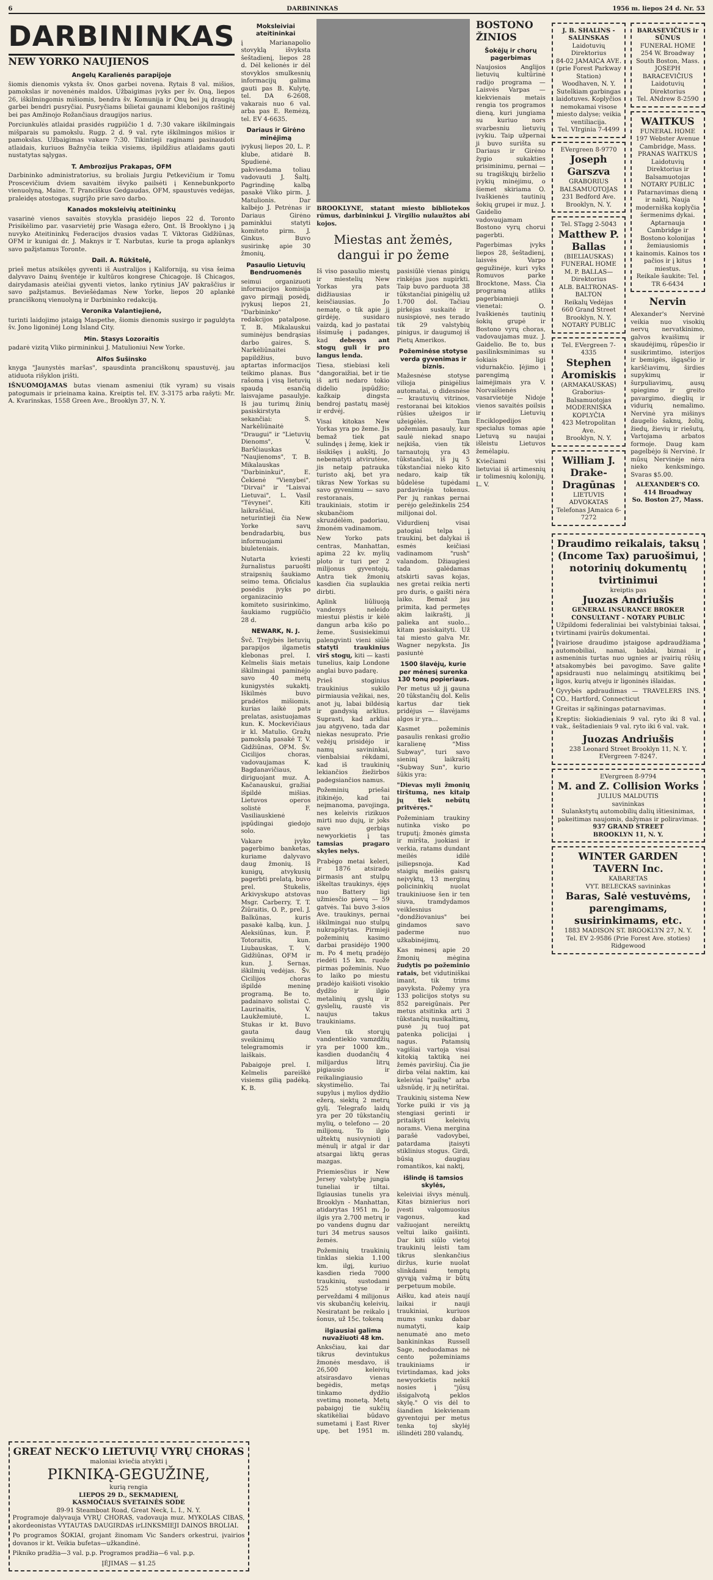6 DARBININKAS 1956 m. liepos 24 d. Nr. 53
DARBININKAS
NEW YORKO NAUJIENOS
Angelų Karalienės parapijoje
šiomis dienomis vyksta šv. Onos garbei novena. Rytais 8 val. mišios, pamokslas ir novenėnės maldos. Užbaigimas įvyks per šv. Oną, liepos 26, iškilmingomis mišiomis, bendra šv. Komunija ir Onų bei jų draugių garbei bendri pusryčiai. Pusryčiams bilietai gaunami klebonijos raštinėj bei pas Amžinojo Rožančiaus draugijos narius.
Porciunkulės atlaidai prasidės rugpiūčio 1 d. 7:30 vakare iškilmingais mišparais su pamokslu. Rugp. 2 d. 9 val. ryte iškilmingos mišios ir pamokslas. Užbaigimas vakare 7:30. Tikintieji raginami pasinaudoti atlaidais, kuriuos Bažnyčia teikia visiems, išpildžius atlaidams gauti nustatytas sąlygas.
T. Ambrozijus Prakapas, OFM
Darbininko administratorius, su broliais Jurgiu Petkevičium ir Tomu Proscevičium dviem savaitėm išvyko pailsėti į Kennebunkporto vienuolyną, Maine. T. Pranciškus Gedgaudas, OFM, spaustuvės vedėjas, praleidęs atostogas, sugrįžo prie savo darbo.
Kanados moksleivių ateitininkų
vasarinė vienos savaitės stovykla prasidėjo liepos 22 d. Toronto Prisikėlimo par. vasarvietėj prie Wasaga ežero, Ont. Iš Brooklyno į ją nuvyko Ateitininkų Federacijos dvasios vadas T. Viktoras Gidžiūnas, OFM ir kunigai dr. J. Maknys ir T. Narbutas, kurie ta proga aplankys savo pažįstamus Toronte.
Dail. A. Rūkštelė,
prieš metus atsikėlęs gyventi iš Australijos į Kaliforniją, su visa šeima dalyvavo Dainų šventėje ir kultūros kongrese Chicagoje. Iš Chicagos, dairydamasis ateičiai gyventi vietos, lanko rytinius JAV pakraščius ir savo pažįstamus. Beviešėdamas New Yorke, liepos 20 aplankė pranciškonų vienuolyną ir Darbininko redakciją.
Veronika Valantiejienė,
turinti laidojimo įstaigą Maspethe, šiomis dienomis susirgo ir paguldyta šv. Jono ligoninėj Long Island City.
Min. Stasys Lozoraitis
padarė vizitą Vliko pirmininkui J. Matulioniui New Yorke.
Alfos Sušinsko
knyga "Jaunystės maršas", spausdinta pranciškonų spaustuvėj, jau atiduota rišyklon įrišti.
IŠNUOMOJAMAS butas vienam asmeniui (tik vyram) su visais patogumais ir prieinama kaina. Kreiptis tel. EV. 3-3175 arba rašyti: Mr. A. Kvarinskas, 1558 Green Ave., Brooklyn 37, N. Y.
Moksleiviai ateitininkai
į Marianapolio stovyklą išvyksta šeštadienį, liepos 28 d. Dėl kelionės ir dėl stovyklos smulkesnių informacijų galima gauti pas B. Kulytę, tel. DA 6-2608, vakarais nuo 6 val. arba pas E. Remėzą, tel. EV 4-6635.
Dariaus ir Girėno minėjimą
įvykusį liepos 20, L. P. klube, atidarė B. Spudienė, pakviesdama toliau vadovauti J. Šaltį. Pagrindinę kalbą pasakė Vliko pirm. J. Matulionis. Dar kalbėjo J. Petrėnas ir Dariaus Girėno paminklui statyti komiteto pirm. J. Ginkus. Buvo susirinkę apie 30 žmonių.
Pasaulio Lietuvių Bendruomenės
seimui organizuoti informacijos komisija gavo pirmąjį posėdį, įvykusį liepos 21, "Darbininko" redakcijos patalpose. T. B. Mikalauskui suminėjus bendrąsias darbo gaires, S. Narkėliūnaitei papildžius, buvo aptartas informacijos teikimo planas. Bus rašoma į visą lietuvių spaudą esančią laisvajame pasaulyje. Iš jau turimų žinių pasiskirstyta sekančiai: S. Narkėliūnaitė "Draugui" ir "Lietuvių Dienoms", V. Barščiauskas "Naujienoms", T. B. Mikalauskas "Darbininkui", E. Čekienė "Vienybei", "Dirvai" ir "Laisvai Lietuvai", L. Vasil "Tėvynei". Kiti laikraščiai, neturintieji čia New Yorke savų bendradarbių, bus informuojami biuleteniais.
Nutarta kviesti žurnalistus paruošti straipsnių šaukiamo seimo tema. Oficialus posėdis įvyks po organizacinio komiteto susirinkimo, šaukiamo rugpiūčio 28 d.
NEWARK, N. J.
Švč. Trejybės lietuvių parapijos ilgametis klebonas prel. I. Kelmelis šiais metais iškilmingai paminėjo savo 40 metų kunigystės sukaktį. Iškilmės buvo pradėtos mišiomis, kurias laikė pats prelatas, asistuojamas kun. K. Mockevičiaus ir kl. Matulio. Gražų pamokslą pasakė T. V. Gidžiūnas, OFM. Šv. Cicilijos choras, vadovaujamas K. Bagdanavičiaus, diriguojant muz. A. Kačanauskui, gražiai išpildė mišias. Lietuvos operos solistė F. Vasiliauskienė įspūdingai giedojo solo.
Vakare įvyko pagerbimo banketas, kuriame dalyvavo daug žmonių. Iš kunigų, atvykusių pagerbti prelatą, buvo prel. Stukelis, Arkivyskupo atstovas Msgr. Carberry, T. T. Žiūraitis, O. P., prel. J. Balkūnas, kuris pasakė kalbą, kun. J. Aleksiūnas, kun. P. Totoraitis, kun. Liubauskas, T. V. Gidžiūnas, OFM ir kun. J. Sernas, iškilmių vedėjas. Šv. Cicilijos choras išpildė meninę programą. Be to, padainavo solistai C. Laurinaitis, V. Laukžemiutė, L. Stukas ir kt. Buvo gauta daug sveikinimų telegramomis ir laiškais.
Pabaigoje prel. I. Kelmelis pareiškė visiems gilią padėką. K. B.
BROOKLYNE, statant miesto bibliotekos rūmus, darbininkui J. Virgilio nulaužtos abi kojos.
Miestas ant žemės, dangui ir po žeme
Iš viso pasaulio miestų ir miestelių New Yorkas yra pats didžiausias ir keisčiausias. Jo nematę, o tik apie jį girdėję, susidaro vaizdą, kad jo pastatai išsimušę į padanges, kad debesys ant stogų guli ir pro langus lenda.
Tiesa, stiebiasi keli "dangoraižiai, bet ir tie iš arti nedaro tokio didelio įspūdžio; kažkaip dingsta bendroj pastatų masėj ir erdvėj.
Visai kitokas New Yorkas yra po žeme. Jis bemaž tiek pat sulindęs į žemę, kiek ir išsikišęs į aukštį. Jo nebematyti atvirutėse, jis netaip patrauka turisto akį, bet yra tikras New Yorkas su savo gyvenimu — savo restoranais, traukiniais, stotim ir skubančiom skruzdėlėm, padoriau, žmonėm vadinamom.
New Yorko pats centras, Manhattan, apima 22 kv. mylių ploto ir turi per 2 milijonus gyventojų. Antra tiek žmonių kasdien čia suplaukia dirbti.
Aplink liūliuoją vandenys neleido miestui plėstis ir kėlė dangun arba kišo po žeme. Susisiekimui palengvinti vieni siūlė statyti traukinius virš stogų, kiti — kasti tunelius, kaip Londone anglai buvo padarę.
Prieš stoginius traukinius sukilo pirmiausia vežikai, nes, anot jų, labai bildėsią ir gandysią arklius. Suprasti, kad arkliai jau atgyveno, tada dar niekas nesuprato. Prie vežėjų prisidėjo ir namų savininkai, vienbalsiai rėkdami, kad iš traukinių lekiančios žiežirbos padegsiančios namus.
Požeminių priešai įtikinėjo, kad tai neįmanoma, pavojinga, nes keleivis rizikuos mirti nuo dujų, ir joks save gerbiąs newyorkietis į tas tamsias pragaro skyles nelys.
Prabėgo metai keleri, ir 1876 atsirado pirmasis ant stulpų iškeltas traukinys, ėjęs nuo Battery ligi užmiesčio pievų — 59 gatvės. Tai buvo 3-sios Ave. traukinys, pernai iškilmingai nuo stulpų nukrapštytas. Pirmieji požeminių kasimo darbai prasidėjo 1900 m. Po 4 metų pradėjo riedėti 15 km. ruože pirmas požeminis. Nuo to laiko po miestu pradėjo kaišioti visokio dydžio ir ilgio metalinių gyslų ir gyslelių, raustė vis naujus takus traukiniams.
Vien tik storųjų vandentiekio vamzdžių yra per 1000 km., kasdien duodančių 4 milijardus litrų pigiausio ir reikalingiausio skystimėlio. Tai supylus į mylios dydžio ežerą, siektų 2 metrų gylį. Telegrafo laidų yra per 20 tūkstančių mylių, o telefono — 20 milijonų. To ilgio užtektų nusivynioti į mėnulį ir atgal ir dar atsargai liktų geras mazgas.
Priemiesčius ir New Jersey valstybę jungia tuneliai ir tiltai. Ilgiausias tunelis yra Brooklyn - Manhattan, atidarytas 1951 m. Jo ilgis yra 2.700 metrų ir po vandens dugnu dar turi 34 metrus sausos žemės.
Požeminių traukinių tinklas siekia 1.100 km. ilgį, kuriuo kasdien rieda 7000 traukinių, sustodami 525 stotyse ir perveždami 4 milijonus vis skubančių keleivių. Nesiratant be reikalo į šonus, už 15c. tokeną
ilgiausiai galima nuvažiuoti 48 km.
Anksčiau, kai dar tikrus devintukus žmonės mesdavo, iš 26,500 keleivių atsirasdavo vienas begėdis, metąs tinkamo dydžio svetimą monetą. Metų pabaigoj tie sukčių skatikėliai būdavo sumetami į East River upę, bet 1951 m. pasisiūlė vienas pinigų rinkėjas juos nupirkti. Taip buvo parduota 38 tūkstančiai pinigėlių už 1.700 dol. Tačiau pirkėjas suskaitė ir nusispiovė, nes terado tik 29 valstybių pinigus, ir daugumoj iš Pietų Amerikos.
Požeminėse stotyse verda gyvenimas ir biznis.
Mažesnėse stotyse vilioja pinigėlius automatai, o didesnėse — krautuvių vitrinos, restoranai bei kitokios rūšies užeigos ir užeigėlės. Tam požemiam pasauly, kur saulė niekad snapo neįkiša, vien tik tarnautojų yra 43 tūkstančiai, iš jų 5 tūkstančiai nieko kito nedaro, kaip tik būdelėse tupėdami pardavinėja tokenus. Per jų rankas pernai perėjo geležinkelis 254 milijonai dol.
Vidurdienį visai patogiai telpa į traukinį, bet dalykai iš esmės keičiasi vadinamom "rush" valandom. Džiaugiesi tada galėdamas atskirti savas kojas, nes gretai reikia nerti pro duris, o gaišti nėra laiko. Bemaž jau primita, kad permetęs akim laikraštį, jį palieka ant suolo... kitam pasiskaityti. Už tai miesto galva Mr. Wagner nepyksta. Jis pasiuntė
1500 šlavėjų, kurie per mėnesį surenka 130 tonų popieriaus.
Per metus už jį gauna 20 tūkstančių dol. Kelis kartus dar tiek pridėjus — šlavėjams algos ir yra...
Kasmet požeminis pasaulis renkasi grožio karalienę "Miss Subway", turi savo sieninį laikraštį "Subway Sun", kurio šūkis yra:
"Dievas myli žmonių tirštumą, nes kitaip jų tiek nebūtų pritvėręs."
Požeminiam traukiny nutinka visko po truputį: žmonės gimsta ir miršta, juokiasi ir verkia, ratams dundant meilės idilė įsiliepsnoja. Kad staigių meilės gaisrų neįvyktų, 13 merginų policininkių nuolat traukiniuose šen ir ten siuva, tramdydamos veiklesnius "dondžiovanius" bei gindamos savo paderme nuo užkabinėjimų.
Kas mėnesį apie 20 žmonių mėgina žudytis po požeminio ratais, bet vidutiniškai imant, tik trims pavyksta. Požemy yra 133 policijos stotys su 852 pareigūnais. Per metus atsitinka arti 3 tūkstančių nusikaltimų, pusė jų tuoj pat patenka policijai į nagus. Patamsių vagišiai vartoja visai kitokią taktiką nei žemės paviršiuj. Čia jie dirba vėlai naktim, kai keleiviai "pailsę" arba užsnūdę, ir jų netirštai.
Traukinių sistema New Yorke puiki ir vis ją stengiasi gerinti ir pritaikyti keleivių norams. Viena mergina parašė vadovybei, patardama įtaisyti stiklinius stogus. Girdi, būsią daugiau romantikos, kai naktį,
išlindę iš tamsios skylės,
keleiviai išvys mėnulį. Kitas biznierius nori įvesti valgomuosius vagonus, kad važiuojant nereiktų veltui laiko gaišinti. Dar kiti siūlo vietoj traukinių leisti tam tikrus slenkančius diržus, kurie nuolat slinkdami temptų gyvąją važmą ir būtų perpetuum mobile.
Aišku, kad ateis naují laikai ir nauji traukiniai, kuriuos mums sunku dabar numatyti, kaip nenumatė ano meto bankininkas Russell Sage, neduodamas nė cento požeminiams traukiniams ir tvirtindamas, kad joks newyorkietis nekiš nosies į "jūsų išsigalvotą peklos skylę." O vis dėl to šiandien kiekvienam gyventojui per metus tenka toj skylėj išlindėti 280 valandų.
BOSTONO ŽINIOS
Šokėjų ir chorų pagerbimas
Naujosios Anglijos lietuvių kultūrinė radijo programa — Laisvės Varpas — kiekvienais metais rengia tos programos dieną, kuri jungiama su kuriuo nors svarbesniu lietuvių įvykiu. Taip užpernai ji buvo surišta su Dariaus ir Girėno žygio sukakties prisiminimu, pernai — su tragiškųjų birželio įvykių minėjimu, o šiemet skiriama O. Ivaškienės tautinių šokių grupei ir muz. J. Gaidelio vadovaujamam Bostono vyrų chorui pagerbti.
Pagerbimas įvyks liepos 28, šeštadienį, laisvės Varpo gegužinėje, kuri vyks Romuvos parke Brocktone, Mass. Čia programą atliks pagerbiamieji vienetai: O. Ivaškienės tautinių šokių grupė ir Bostono vyrų choras, vadovaujamas muz. J. Gaidelio. Be to, bus pasilinksminimas su šokiais ligi vidurnakčio. Įėjimo į parengimą laimėjimais yra V. Norvaišienės vasarvietėje Nidoje vienos savaitės poilsis ir Lietuvių Enciklopedijos specialus tomas apie Lietuvą su naujai išleistu Lietuvos žemėlapiu.
Kviečiami visi lietuviai iš artimesnių ir tolimesnių kolonijų. L. V.
J. B. SHALINS - SALINSKAS
Laidotuvių Direktorius
84-02 JAMAICA AVE.
(prie Forest Parkway Station)
Woodhaven, N. Y.
Sutelkiam garbingas laidotuves. Koplyčios nemokamai visose miesto dalyse; veikia ventiliacija.
Tel. VIrginia 7-4499
EVergreen 8-9770
Joseph Garszva
GRABORIUS BALSAMUOTOJAS
231 Bedford Ave. Brooklyn, N. Y.
Tel. STagg 2-5043
Matthew P. Ballas
(BIELIAUSKAS)
FUNERAL HOME
M. P. BALLAS—Direktorius
ALB. BALTRONAS-BALTON
Reikalų Vedėjas
660 Grand Street
Brooklyn, N. Y.
NOTARY PUBLIC
Tel. EVergreen 7-4335
Stephen Aromiskis
(ARMAKAUSKAS)
Graborius-Balsamuotojas
MODERNIŠKA KOPLYČIA
423 Metropolitan Ave.
Brooklyn, N. Y.
William J. Drake-Dragūnas
LIETUVIS ADVOKATAS
Telefonas JAmaica 6-7272
BARASEVIČIUS ir SŪNUS
FUNERAL HOME
254 W. Broadway
South Boston, Mass.
JOSEPH BARACEVIČIUS
Laidotuvių Direktorius
Tel. ANdrew 8-2590
WAITKUS
FUNERAL HOME
197 Webster Avenue
Cambridge, Mass.
PRANAS WAITKUS
Laidotuvių Direktorius ir Balsamuotojas
NOTARY PUBLIC
Patarnavimas dieną ir naktį. Nauja moderniška koplyčia šermenims dykai. Aptarnauja Cambridge ir Bostono kolonijas žemiausiomis kainomis. Kainos tos pačios ir į kitus miestus.
Reikale šaukite: Tel. TR 6-6434
Nervin
Alexander's Nervinė veikia nuo visokių nervų nervatkinimo, galvos kvaišimų ir skaudėjimų, rūpesčio ir susikrimtimo, isterijos ir bemigės, išgąsčio ir karščiavimų, širdies supykimų ir šurpuliavimų, ausų spiegimo ir greito pavargimo, dieglių ir vidurių nemalimo. Nervinė yra mišinys daugelio šaknų, žolių, žiedų, žievių ir riešutų. Vartojama arbatos formoje. Daug kam pagelbėjo ši Nervinė. Ir mūsų Nervinėje nėra nieko kenksmingo. Svaras $5.00.
ALEXANDER'S CO.
414 Broadway
So. Boston 27, Mass.
Draudimo reikalais, taksų (Income Tax) paruošimui, notorinių dokumentų tvirtinimui
kreiptis pas
Juozas Andriušis
GENERAL INSURANCE BROKER
CONSULTANT - NOTARY PUBLIC
Užpildomi federaliniai bei valstybiniai taksai, tvirtinami įvairūs dokumentai.
Įvairiose draudimo įstaigose apdraudžiama automobiliai, namai, baldai, biznai ir asmeninis turtas nuo ugnies ar įvairių rūšių atsakomybės bei pavogimo. Save galite apsidrausti nuo nelaimingų atsitikimų bei ligos, kurių atveju ir ligoninės išlaidas.
Gyvybės apdraudimas — TRAVELERS INS. CO., Hartford, Connecticut
Greitas ir sąžiningas patarnavimas.
Kreptis: šiokiadieniais 9 val. ryto iki 8 val. vak., šeštadieniais 9 val. ryto iki 6 val. vak.
Juozas Andriušis
238 Leonard Street Brooklyn 11, N. Y. EVergreen 7-8247.
EVergreen 8-9794
M. and Z. Collision Works
JULIUS MALDUTIS
savininkas
Sulankstytų automobilių dalių ištiesinimas, pakeitimas naujomis, dažymas ir poliravimas.
937 GRAND STREET
BROOKLYN 11, N. Y.
WINTER GARDEN TAVERN Inc.
KABARETAS
VYT. BELECKAS savininkas
Baras, Salė vestuvėms, parengimams, susirinkimams, etc.
1883 MADISON ST. BROOKLYN 27, N. Y.
Tel. EV 2-9586 (Prie Forest Ave. stoties) Ridgewood
GREAT NECK'O LIETUVIŲ VYRŲ CHORAS
maloniai kviečia atvykti į
PIKNIKĄ-GEGUŽINĘ,
kurią rengia
LIEPOS 29 D., SEKMADIENĮ,
KASMOČIAUS SVETAINĖS SODE
89-91 Steamboat Road, Great Neck, L. I., N. Y.
Programoje dalyvauja VYRŲ CHORAS, vadovauja muz. MYKOLAS CIBAS, akordeonistas VYTAUTAS DAUGIRDAS irLINKSMIEJI DAINOS BROLIAI.
Po programos ŠOKIAI, grojant žinomam Vic Sanders orkestrui, įvairios dovanos ir kt. Veikia bufetas—užkandinė.
Piknikо pradžia—3 val. p.p. Programos pradžia—6 val. p.p.
ĮĖJIMAS — $1.25